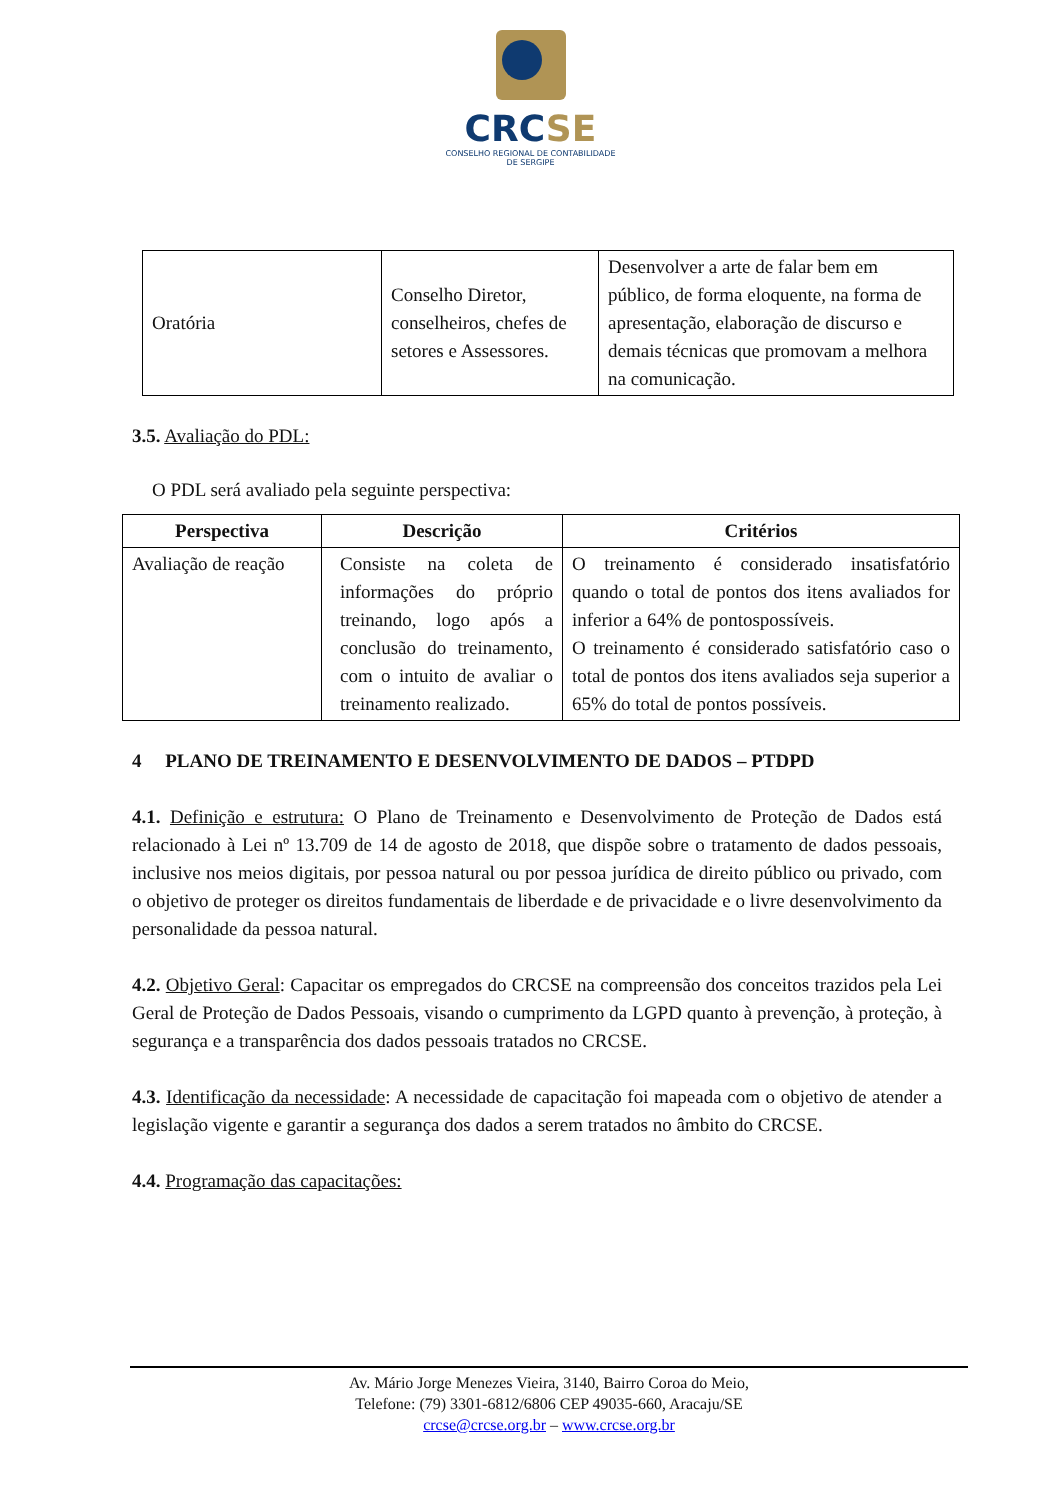CRCSE
CONSELHO REGIONAL DE CONTABILIDADE
DE SERGIPE
| Oratória | Conselho Diretor, conselheiros, chefes de setores e Assessores. | Desenvolver a arte de falar bem em público, de forma eloquente, na forma de apresentação, elaboração de discurso e demais técnicas que promovam a melhora na comunicação. |
3.5. Avaliação do PDL:
O PDL será avaliado pela seguinte perspectiva:
| Perspectiva | Descrição | Critérios |
| --- | --- | --- |
| Avaliação de reação | Consiste na coleta de informações do próprio treinando, logo após a conclusão do treinamento, com o intuito de avaliar o treinamento realizado. | O treinamento é considerado insatisfatório quando o total de pontos dos itens avaliados for inferior a 64% de pontospossíveis. O treinamento é considerado satisfatório caso o total de pontos dos itens avaliados seja superior a 65% do total de pontos possíveis. |
4 PLANO DE TREINAMENTO E DESENVOLVIMENTO DE DADOS – PTDPD
4.1. Definição e estrutura: O Plano de Treinamento e Desenvolvimento de Proteção de Dados está relacionado à Lei nº 13.709 de 14 de agosto de 2018, que dispõe sobre o tratamento de dados pessoais, inclusive nos meios digitais, por pessoa natural ou por pessoa jurídica de direito público ou privado, com o objetivo de proteger os direitos fundamentais de liberdade e de privacidade e o livre desenvolvimento da personalidade da pessoa natural.
4.2. Objetivo Geral: Capacitar os empregados do CRCSE na compreensão dos conceitos trazidos pela Lei Geral de Proteção de Dados Pessoais, visando o cumprimento da LGPD quanto à prevenção, à proteção, à segurança e a transparência dos dados pessoais tratados no CRCSE.
4.3. Identificação da necessidade: A necessidade de capacitação foi mapeada com o objetivo de atender a legislação vigente e garantir a segurança dos dados a serem tratados no âmbito do CRCSE.
4.4. Programação das capacitações:
Av. Mário Jorge Menezes Vieira, 3140, Bairro Coroa do Meio,
Telefone: (79) 3301-6812/6806 CEP 49035-660, Aracaju/SE
crcse@crcse.org.br – www.crcse.org.br